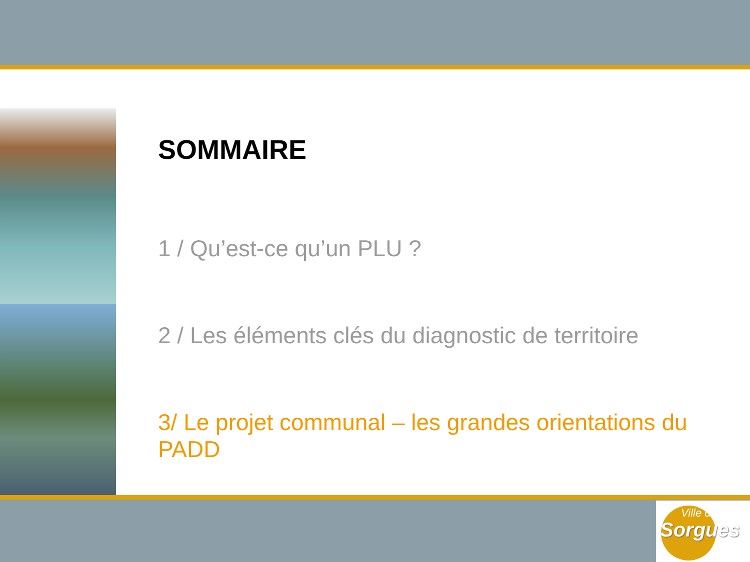SOMMAIRE
1 / Qu’est-ce qu’un PLU ?
2 / Les éléments clés du diagnostic de territoire
3/ Le projet communal – les grandes orientations du PADD
Ville de
Sorgues